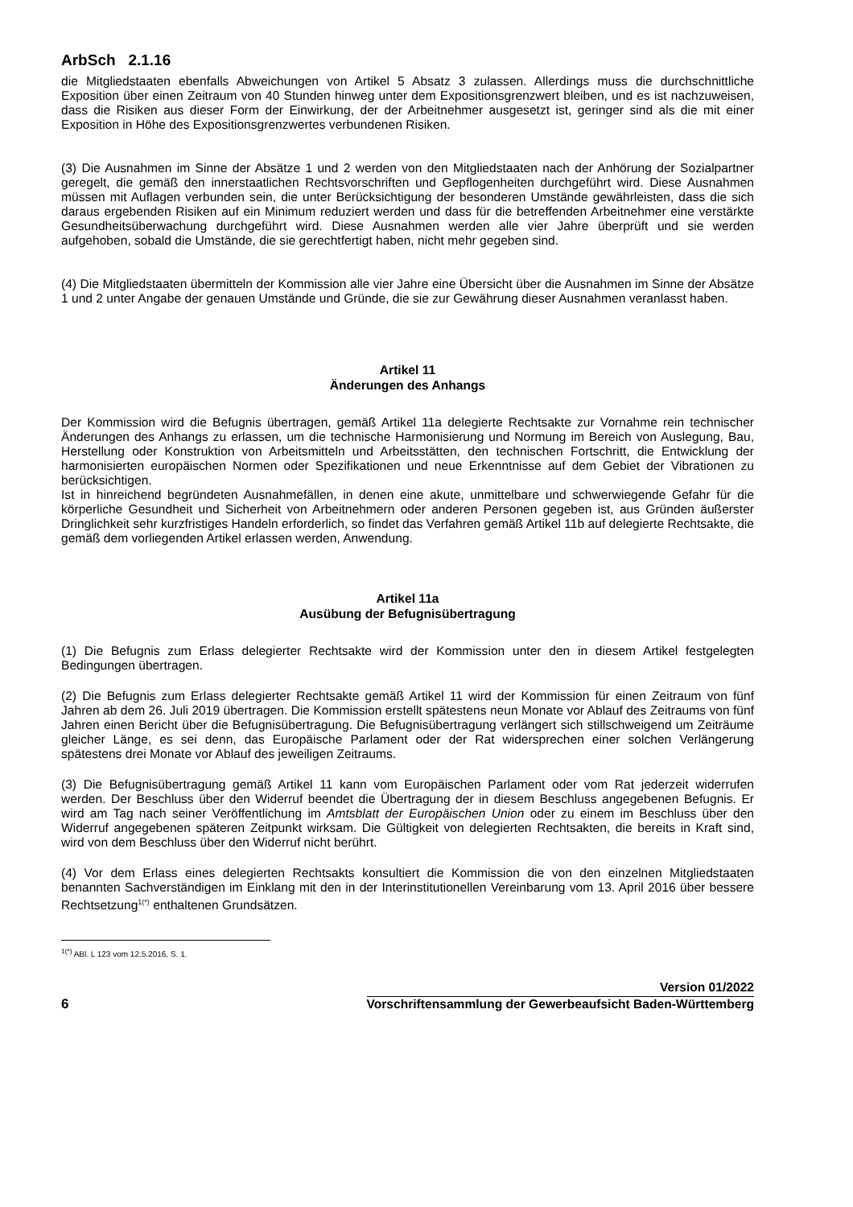ArbSch 2.1.16
die Mitgliedstaaten ebenfalls Abweichungen von Artikel 5 Absatz 3 zulassen. Allerdings muss die durchschnittliche Exposition über einen Zeitraum von 40 Stunden hinweg unter dem Expositionsgrenzwert bleiben, und es ist nachzuweisen, dass die Risiken aus dieser Form der Einwirkung, der der Arbeitnehmer ausgesetzt ist, geringer sind als die mit einer Exposition in Höhe des Expositionsgrenzwertes verbundenen Risiken.
(3) Die Ausnahmen im Sinne der Absätze 1 und 2 werden von den Mitgliedstaaten nach der Anhörung der Sozialpartner geregelt, die gemäß den innerstaatlichen Rechtsvorschriften und Gepflogenheiten durchgeführt wird. Diese Ausnahmen müssen mit Auflagen verbunden sein, die unter Berücksichtigung der besonderen Umstände gewährleisten, dass die sich daraus ergebenden Risiken auf ein Minimum reduziert werden und dass für die betreffenden Arbeitnehmer eine verstärkte Gesundheitsüberwachung durchgeführt wird. Diese Ausnahmen werden alle vier Jahre überprüft und sie werden aufgehoben, sobald die Umstände, die sie gerechtfertigt haben, nicht mehr gegeben sind.
(4) Die Mitgliedstaaten übermitteln der Kommission alle vier Jahre eine Übersicht über die Ausnahmen im Sinne der Absätze 1 und 2 unter Angabe der genauen Umstände und Gründe, die sie zur Gewährung dieser Ausnahmen veranlasst haben.
Artikel 11
Änderungen des Anhangs
Der Kommission wird die Befugnis übertragen, gemäß Artikel 11a delegierte Rechtsakte zur Vornahme rein technischer Änderungen des Anhangs zu erlassen, um die technische Harmonisierung und Normung im Bereich von Auslegung, Bau, Herstellung oder Konstruktion von Arbeitsmitteln und Arbeitsstätten, den technischen Fortschritt, die Entwicklung der harmonisierten europäischen Normen oder Spezifikationen und neue Erkenntnisse auf dem Gebiet der Vibrationen zu berücksichtigen.
Ist in hinreichend begründeten Ausnahmefällen, in denen eine akute, unmittelbare und schwerwiegende Gefahr für die körperliche Gesundheit und Sicherheit von Arbeitnehmern oder anderen Personen gegeben ist, aus Gründen äußerster Dringlichkeit sehr kurzfristiges Handeln erforderlich, so findet das Verfahren gemäß Artikel 11b auf delegierte Rechtsakte, die gemäß dem vorliegenden Artikel erlassen werden, Anwendung.
Artikel 11a
Ausübung der Befugnisübertragung
(1) Die Befugnis zum Erlass delegierter Rechtsakte wird der Kommission unter den in diesem Artikel festgelegten Bedingungen übertragen.
(2) Die Befugnis zum Erlass delegierter Rechtsakte gemäß Artikel 11 wird der Kommission für einen Zeitraum von fünf Jahren ab dem 26. Juli 2019 übertragen. Die Kommission erstellt spätestens neun Monate vor Ablauf des Zeitraums von fünf Jahren einen Bericht über die Befugnisübertragung. Die Befugnisübertragung verlängert sich stillschweigend um Zeiträume gleicher Länge, es sei denn, das Europäische Parlament oder der Rat widersprechen einer solchen Verlängerung spätestens drei Monate vor Ablauf des jeweiligen Zeitraums.
(3) Die Befugnisübertragung gemäß Artikel 11 kann vom Europäischen Parlament oder vom Rat jederzeit widerrufen werden. Der Beschluss über den Widerruf beendet die Übertragung der in diesem Beschluss angegebenen Befugnis. Er wird am Tag nach seiner Veröffentlichung im Amtsblatt der Europäischen Union oder zu einem im Beschluss über den Widerruf angegebenen späteren Zeitpunkt wirksam. Die Gültigkeit von delegierten Rechtsakten, die bereits in Kraft sind, wird von dem Beschluss über den Widerruf nicht berührt.
(4) Vor dem Erlass eines delegierten Rechtsakts konsultiert die Kommission die von den einzelnen Mitgliedstaaten benannten Sachverständigen im Einklang mit den in der Interinstitutionellen Vereinbarung vom 13. April 2016 über bessere Rechtsetzung<sup>1(*)</sup> enthaltenen Grundsätzen.
<sup>1(*)</sup> ABl. L 123 vom 12.5.2016, S. 1.
6
Version 01/2022
Vorschriftensammlung der Gewerbeaufsicht Baden-Württemberg